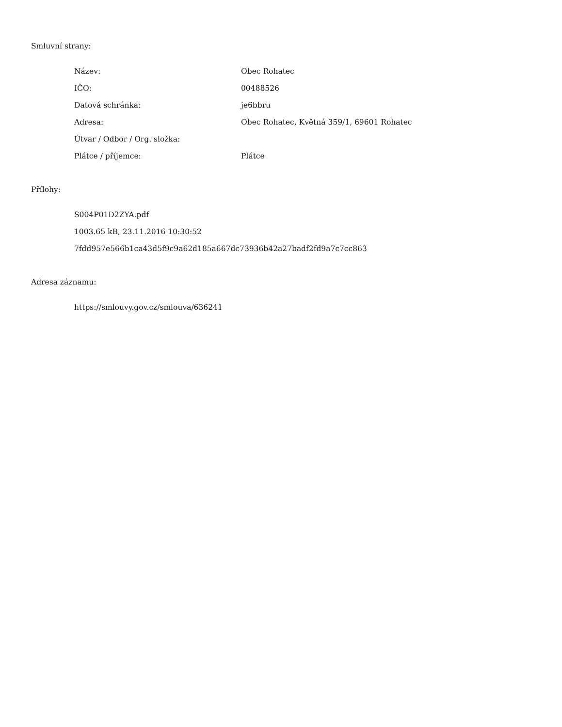Smluvní strany:
| Název: | Obec Rohatec |
| IČO: | 00488526 |
| Datová schránka: | je6bbru |
| Adresa: | Obec Rohatec, Květná 359/1, 69601 Rohatec |
| Útvar / Odbor / Org. složka: | |
| Plátce / příjemce: | Plátce |
Přílohy:
S004P01D2ZYA.pdf
1003.65 kB, 23.11.2016 10:30:52
7fdd957e566b1ca43d5f9c9a62d185a667dc73936b42a27badf2fd9a7c7cc863
Adresa záznamu:
https://smlouvy.gov.cz/smlouva/636241